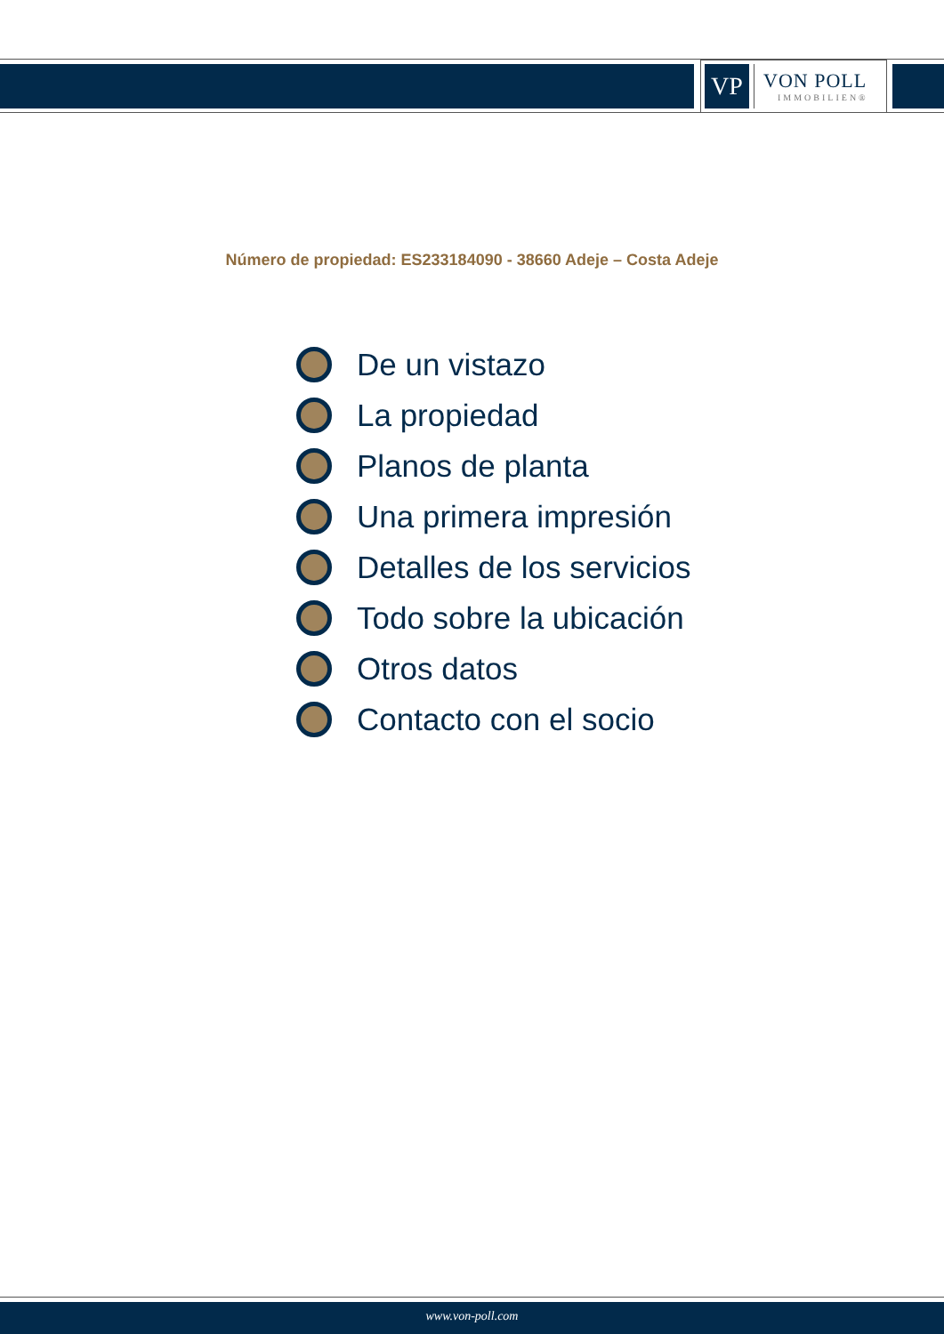VP
VON POLL
IMMOBILIEN®
Número de propiedad: ES233184090 - 38660 Adeje – Costa Adeje
De un vistazo
La propiedad
Planos de planta
Una primera impresión
Detalles de los servicios
Todo sobre la ubicación
Otros datos
Contacto con el socio
www.von-poll.com